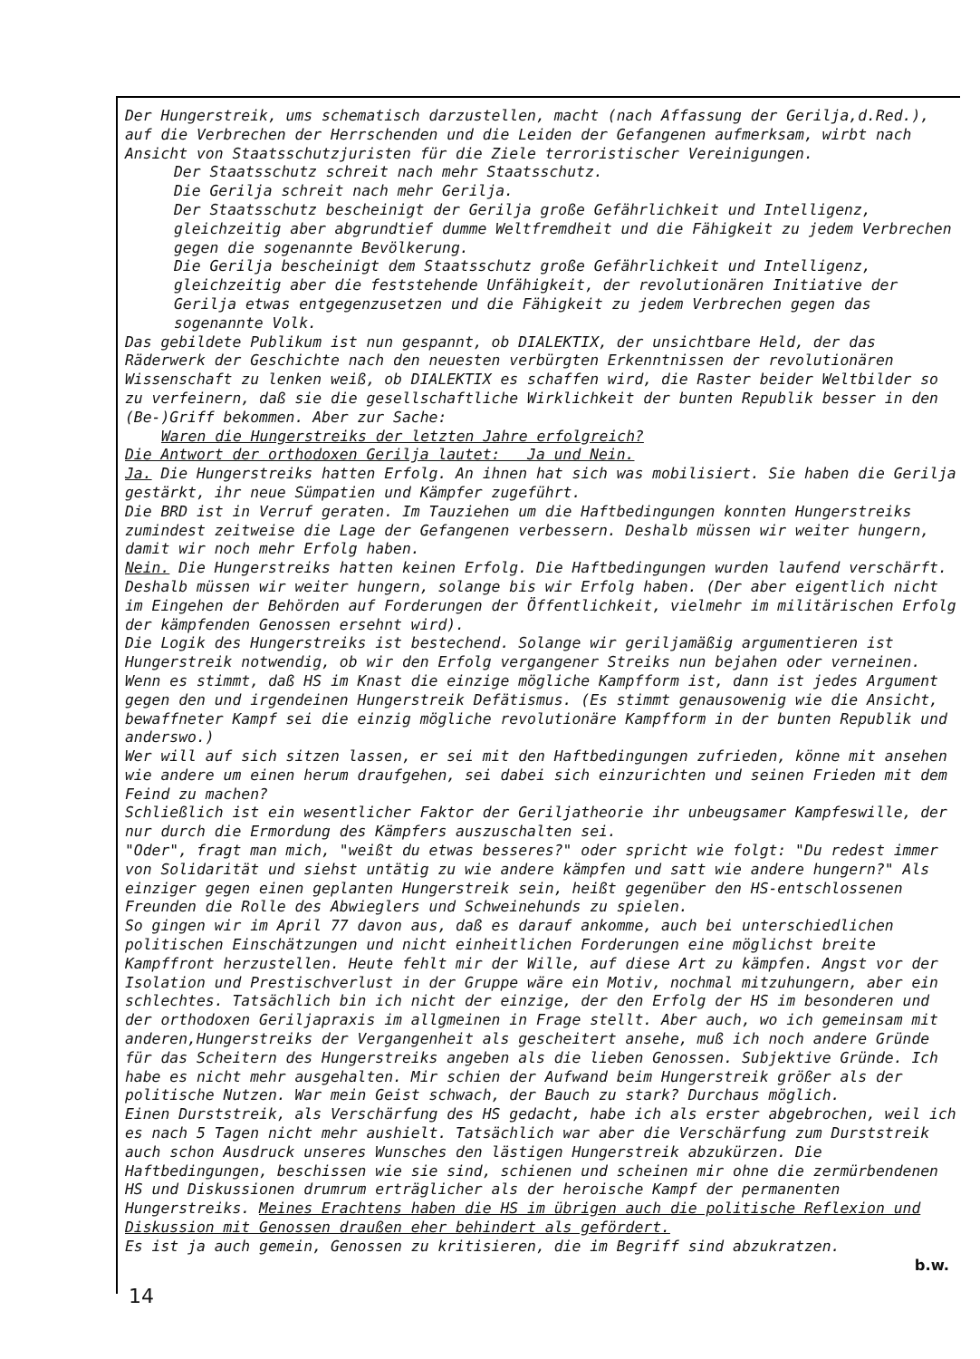Der Hungerstreik, ums schematisch darzustellen, macht (nach Affassung der Gerilja,d.Red.), auf die Verbrechen der Herrschenden und die Leiden der Gefangenen aufmerksam, wirbt nach Ansicht von Staatsschutzjuristen für die Ziele terroristischer Vereinigungen.
Der Staatsschutz schreit nach mehr Staatsschutz.
Die Gerilja schreit nach mehr Gerilja.
Der Staatsschutz bescheinigt der Gerilja große Gefährlichkeit und Intelligenz, gleichzeitig aber abgrundtief dumme Weltfremdheit und die Fähigkeit zu jedem Verbrechen gegen die sogenannte Bevölkerung.
Die Gerilja bescheinigt dem Staatsschutz große Gefährlichkeit und Intelligenz, gleichzeitig aber die feststehende Unfähigkeit, der revolutionären Initiative der Gerilja etwas entgegenzusetzen und die Fähigkeit zu jedem Verbrechen gegen das sogenannte Volk.
Das gebildete Publikum ist nun gespannt, ob DIALEKTIX, der unsichtbare Held, der das Räderwerk der Geschichte nach den neuesten verbürgten Erkenntnissen der revolutionären Wissenschaft zu lenken weiß, ob DIALEKTIX es schaffen wird, die Raster beider Weltbilder so zu verfeinern, daß sie die gesellschaftliche Wirklichkeit der bunten Republik besser in den (Be-)Griff bekommen. Aber zur Sache:
Waren die Hungerstreiks der letzten Jahre erfolgreich?
Die Antwort der orthodoxen Gerilja lautet: Ja und Nein.
Ja. Die Hungerstreiks hatten Erfolg. An ihnen hat sich was mobilisiert. Sie haben die Gerilja gestärkt, ihr neue Sümpatien und Kämpfer zugeführt.
Die BRD ist in Verruf geraten. Im Tauziehen um die Haftbedingungen konnten Hungerstreiks zumindest zeitweise die Lage der Gefangenen verbessern. Deshalb müssen wir weiter hungern, damit wir noch mehr Erfolg haben.
Nein. Die Hungerstreiks hatten keinen Erfolg. Die Haftbedingungen wurden laufend verschärft. Deshalb müssen wir weiter hungern, solange bis wir Erfolg haben. (Der aber eigentlich nicht im Eingehen der Behörden auf Forderungen der Öffentlichkeit, vielmehr im militärischen Erfolg der kämpfenden Genossen ersehnt wird).
Die Logik des Hungerstreiks ist bestechend. Solange wir geriljamäßig argumentieren ist Hungerstreik notwendig, ob wir den Erfolg vergangener Streiks nun bejahen oder verneinen. Wenn es stimmt, daß HS im Knast die einzige mögliche Kampfform ist, dann ist jedes Argument gegen den und irgendeinen Hungerstreik Defätismus. (Es stimmt genausowenig wie die Ansicht, bewaffneter Kampf sei die einzig mögliche revolutionäre Kampfform in der bunten Republik und anderswo.)
Wer will auf sich sitzen lassen, er sei mit den Haftbedingungen zufrieden, könne mit ansehen wie andere um einen herum draufgehen, sei dabei sich einzurichten und seinen Frieden mit dem Feind zu machen?
Schließlich ist ein wesentlicher Faktor der Geriljatheorie ihr unbeugsamer Kampfeswille, der nur durch die Ermordung des Kämpfers auszuschalten sei.
"Oder", fragt man mich, "weißt du etwas besseres?" oder spricht wie folgt: "Du redest immer von Solidarität und siehst untätig zu wie andere kämpfen und satt wie andere hungern?" Als einziger gegen einen geplanten Hungerstreik sein, heißt gegenüber den HS-entschlossenen Freunden die Rolle des Abwieglers und Schweinehunds zu spielen.
So gingen wir im April 77 davon aus, daß es darauf ankomme, auch bei unterschiedlichen politischen Einschätzungen und nicht einheitlichen Forderungen eine möglichst breite Kampffront herzustellen. Heute fehlt mir der Wille, auf diese Art zu kämpfen. Angst vor der Isolation und Prestischverlust in der Gruppe wäre ein Motiv, nochmal mitzuhungern, aber ein schlechtes. Tatsächlich bin ich nicht der einzige, der den Erfolg der HS im besonderen und der orthodoxen Geriljapraxis im allgmeinen in Frage stellt. Aber auch, wo ich gemeinsam mit anderen,Hungerstreiks der Vergangenheit als gescheitert ansehe, muß ich noch andere Gründe für das Scheitern des Hungerstreiks angeben als die lieben Genossen. Subjektive Gründe. Ich habe es nicht mehr ausgehalten. Mir schien der Aufwand beim Hungerstreik größer als der politische Nutzen. War mein Geist schwach, der Bauch zu stark? Durchaus möglich.
Einen Durststreik, als Verschärfung des HS gedacht, habe ich als erster abgebrochen, weil ich es nach 5 Tagen nicht mehr aushielt. Tatsächlich war aber die Verschärfung zum Durststreik auch schon Ausdruck unseres Wunsches den lästigen Hungerstreik abzukürzen. Die Haftbedingungen, beschissen wie sie sind, schienen und scheinen mir ohne die zermürbendenen HS und Diskussionen drumrum erträglicher als der heroische Kampf der permanenten Hungerstreiks. Meines Erachtens haben die HS im übrigen auch die politische Reflexion und Diskussion mit Genossen draußen eher behindert als gefördert.
Es ist ja auch gemein, Genossen zu kritisieren, die im Begriff sind abzukratzen.
b.w.
14